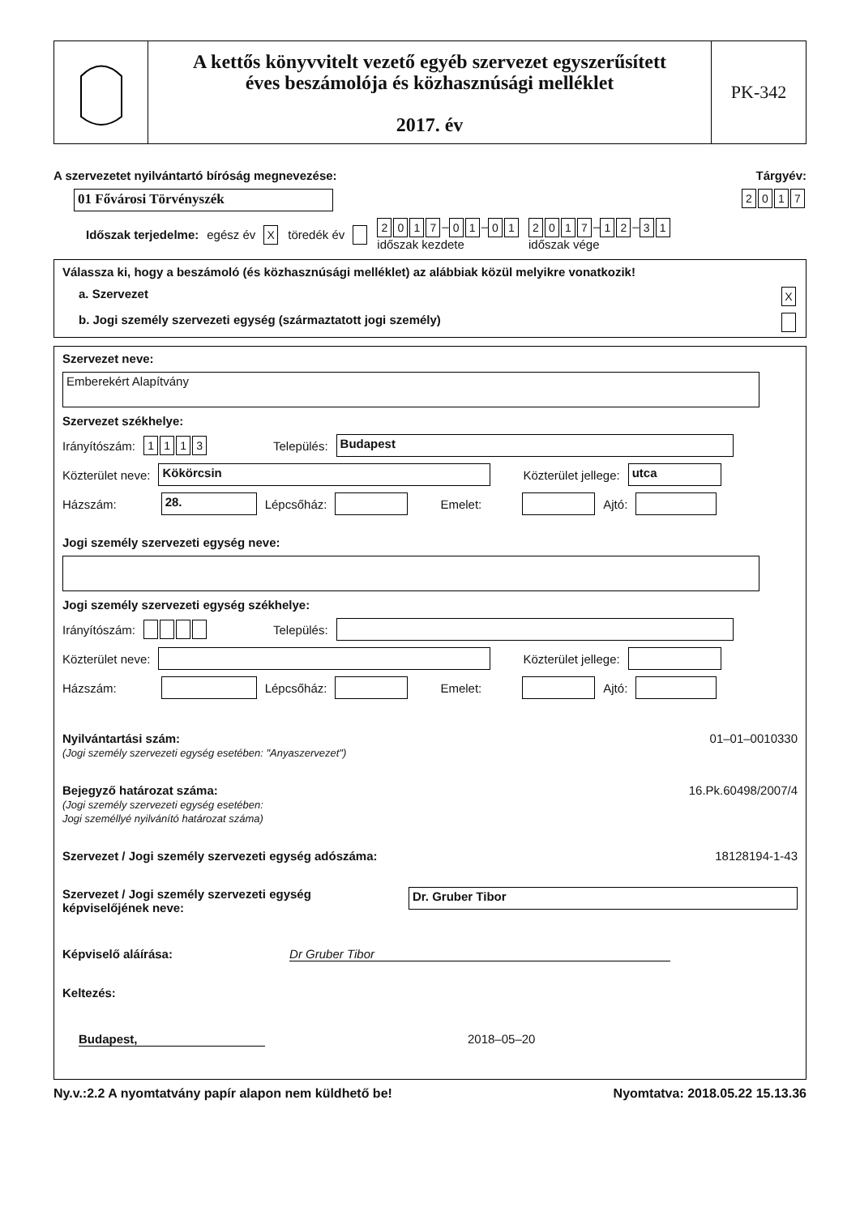A kettős könyvvitelt vezető egyéb szervezet egyszerűsített
éves beszámolója és közhasznúsági melléklet
2017. év
PK-342
A szervezetet nyilvántartó bíróság megnevezése: Tárgyév:
01 Fővárosi Törvényszék 2017
Időszak terjedelme: egész év X töredék év 2017 – 0 1 – 0 1
időszak kezdete 2017 – 1 2 – 3 1
időszak vége
Válassza ki, hogy a beszámoló (és közhasznúsági melléklet) az alábbiak közül melyikre vonatkozik!
a. Szervezet X
b. Jogi személy szervezeti egység (származtatott jogi személy)
Szervezet neve:
Emberekért Alapítvány
Szervezet székhelye:
Irányítószám: 1113 Település: Budapest
Közterület neve: Kökörcsin Közterület jellege: utca
Házszám: 28. Lépcsőház: Emelet: Ajtó:
Jogi személy szervezeti egység neve:
Jogi személy szervezeti egység székhelye:
Irányítószám: Település:
Közterület neve: Közterület jellege:
Házszám: Lépcsőház: Emelet: Ajtó:
Nyilvántartási szám:
(Jogi személy szervezeti egység esetében: "Anyaszervezet")
01–01–0010330
Bejegyző határozat száma:
(Jogi személy szervezeti egység esetében:
Jogi személlyé nyilvánító határozat száma)
16.Pk.60498/2007/4
Szervezet / Jogi személy szervezeti egység adószáma: 18128194-1-43
Szervezet / Jogi személy szervezeti egység
képviselőjének neve: Dr. Gruber Tibor
Képviselő aláírása: Dr Gruber Tibor
Keltezés:
Budapest, 2018–05–20
Ny.v.:2.2 A nyomtatvány papír alapon nem küldhető be! Nyomtatva: 2018.05.22 15.13.36